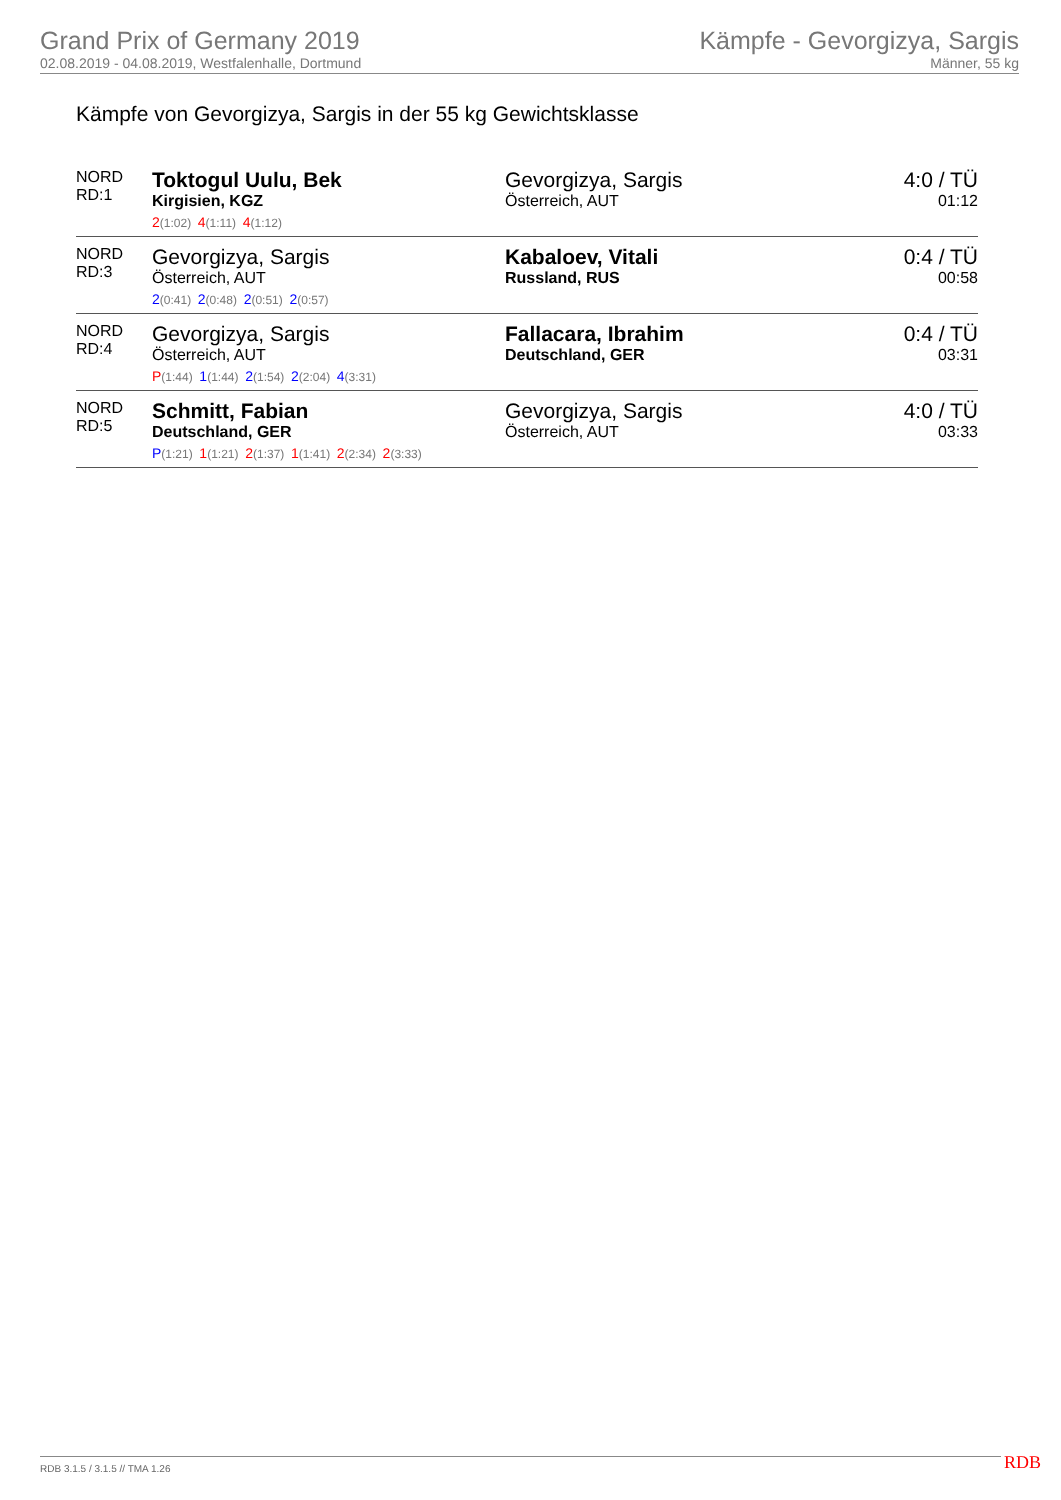Grand Prix of Germany 2019
02.08.2019 - 04.08.2019, Westfalenhalle, Dortmund
Kämpfe - Gevorgizya, Sargis
Männer, 55 kg
Kämpfe von Gevorgizya, Sargis in der 55 kg Gewichtsklasse
| NORD RD:1 | Toktogul Uulu, Bek Kirgisien, KGZ | Gevorgizya, Sargis Österreich, AUT | 4:0 / TÜ 01:12 |
| | 2 (1:02) 4 (1:11) 4 (1:12) | | |
| NORD RD:3 | Gevorgizya, Sargis Österreich, AUT | Kabaloev, Vitali Russland, RUS | 0:4 / TÜ 00:58 |
| | 2 (0:41) 2 (0:48) 2 (0:51) 2 (0:57) | | |
| NORD RD:4 | Gevorgizya, Sargis Österreich, AUT | Fallacara, Ibrahim Deutschland, GER | 0:4 / TÜ 03:31 |
| | P (1:44) 1 (1:44) 2 (1:54) 2 (2:04) 4 (3:31) | | |
| NORD RD:5 | Schmitt, Fabian Deutschland, GER | Gevorgizya, Sargis Österreich, AUT | 4:0 / TÜ 03:33 |
| | P (1:21) 1 (1:21) 2 (1:37) 1 (1:41) 2 (2:34) 2 (3:33) | | |
RDB 3.1.5 / 3.1.5 // TMA 1.26 RDB